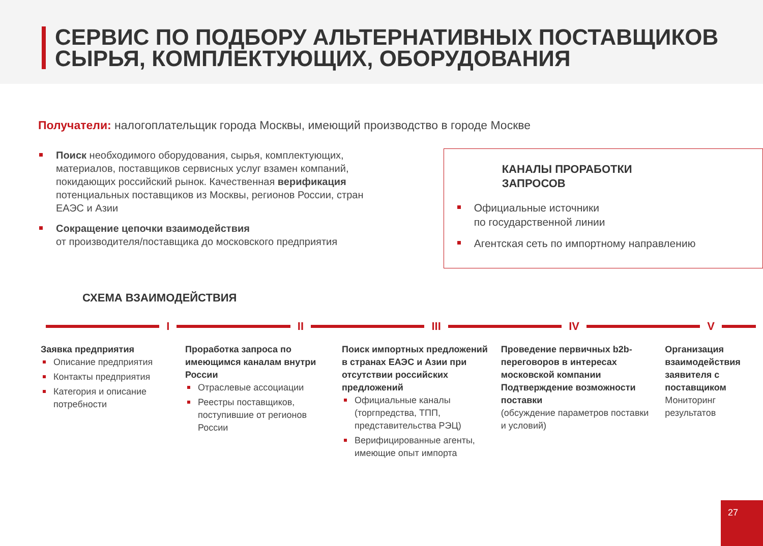СЕРВИС ПО ПОДБОРУ АЛЬТЕРНАТИВНЫХ ПОСТАВЩИКОВ
СЫРЬЯ, КОМПЛЕКТУЮЩИХ, ОБОРУДОВАНИЯ
Получатели: налогоплательщик города Москвы, имеющий производство в городе Москве
Поиск необходимого оборудования, сырья, комплектующих, материалов, поставщиков сервисных услуг взамен компаний, покидающих российский рынок. Качественная верификация потенциальных поставщиков из Москвы, регионов России, стран ЕАЭС и Азии
Сокращение цепочки взаимодействия
от производителя/поставщика до московского предприятия
КАНАЛЫ ПРОРАБОТКИ
ЗАПРОСОВ
Официальные источники
по государственной линии
Агентская сеть по импортному направлению
СХЕМА ВЗАИМОДЕЙСТВИЯ
I II III IV V
Заявка предприятия
Описание предприятия
Контакты предприятия
Категория и описание потребности
Проработка запроса по имеющимся каналам внутри России
Отраслевые ассоциации
Реестры поставщиков, поступившие от регионов России
Поиск импортных предложений в странах ЕАЭС и Азии при отсутствии российских предложений
Официальные каналы (торгпредства, ТПП, представительства РЭЦ)
Верифицированные агенты, имеющие опыт импорта
Проведение первичных b2b-переговоров в интересах московской компании
Подтверждение возможности поставки
(обсуждение параметров поставки и условий)
Организация взаимодействия заявителя с поставщиком
Мониторинг результатов
27